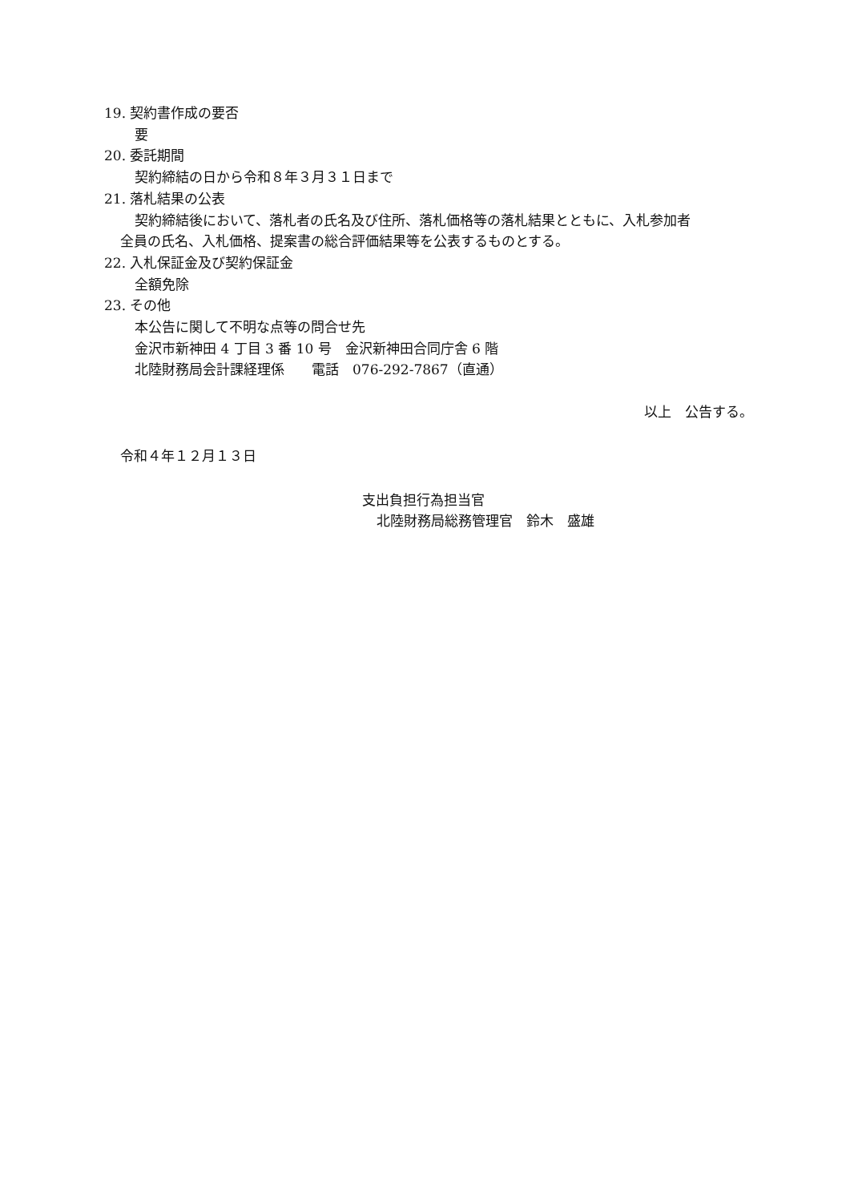19. 契約書作成の要否
要
20. 委託期間
契約締結の日から令和８年３月３１日まで
21. 落札結果の公表
契約締結後において、落札者の氏名及び住所、落札価格等の落札結果とともに、入札参加者
全員の氏名、入札価格、提案書の総合評価結果等を公表するものとする。
22. 入札保証金及び契約保証金
全額免除
23. その他
本公告に関して不明な点等の問合せ先
金沢市新神田 4 丁目 3 番 10 号　金沢新神田合同庁舎 6 階
北陸財務局会計課経理係　　電話　076-292-7867（直通）
以上　公告する。
令和４年１２月１３日
支出負担行為担当官
北陸財務局総務管理官　鈴木　盛雄